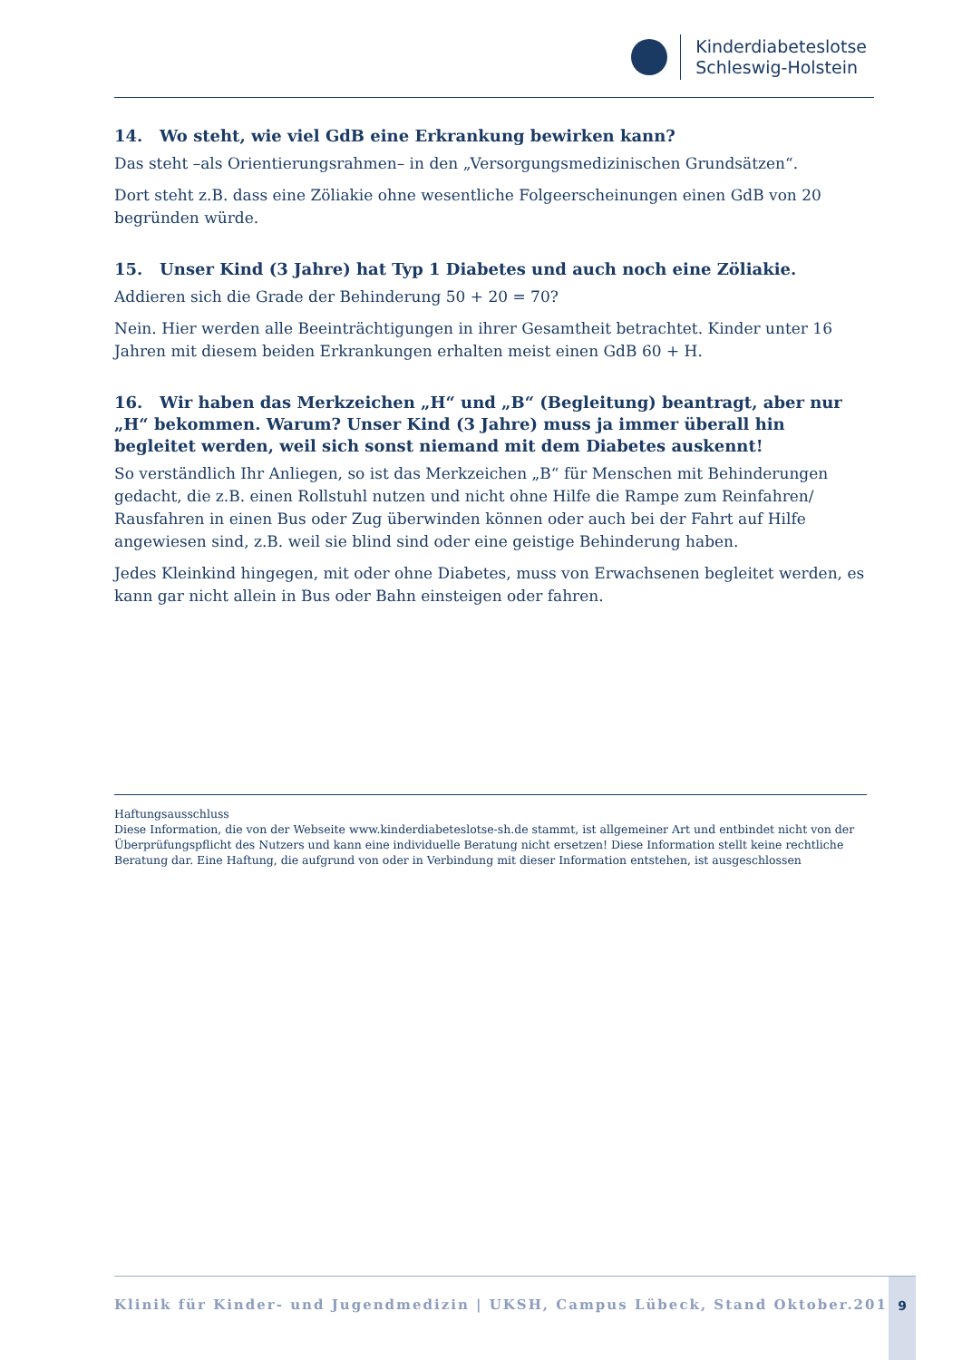Kinderdiabeteslotse
Schleswig-Holstein
14. Wo steht, wie viel GdB eine Erkrankung bewirken kann?
Das steht –als Orientierungsrahmen– in den „Versorgungsmedizinischen Grundsätzen“.
Dort steht z.B. dass eine Zöliakie ohne wesentliche Folgeerscheinungen einen GdB von 20 begründen würde.
15. Unser Kind (3 Jahre) hat Typ 1 Diabetes und auch noch eine Zöliakie.
Addieren sich die Grade der Behinderung 50 + 20 = 70?
Nein. Hier werden alle Beeinträchtigungen in ihrer Gesamtheit betrachtet. Kinder unter 16 Jahren mit diesem beiden Erkrankungen erhalten meist einen GdB 60 + H.
16. Wir haben das Merkzeichen „H“ und „B“ (Begleitung) beantragt, aber nur „H“ bekommen. Warum? Unser Kind (3 Jahre) muss ja immer überall hin begleitet werden, weil sich sonst niemand mit dem Diabetes auskennt!
So verständlich Ihr Anliegen, so ist das Merkzeichen „B“ für Menschen mit Behinderungen gedacht, die z.B. einen Rollstuhl nutzen und nicht ohne Hilfe die Rampe zum Reinfahren/ Rausfahren in einen Bus oder Zug überwinden können oder auch bei der Fahrt auf Hilfe angewiesen sind, z.B. weil sie blind sind oder eine geistige Behinderung haben.
Jedes Kleinkind hingegen, mit oder ohne Diabetes, muss von Erwachsenen begleitet werden, es kann gar nicht allein in Bus oder Bahn einsteigen oder fahren.
Haftungsausschluss
Diese Information, die von der Webseite www.kinderdiabeteslotse-sh.de stammt, ist allgemeiner Art und entbindet nicht von der Überprüfungspflicht des Nutzers und kann eine individuelle Beratung nicht ersetzen! Diese Information stellt keine rechtliche Beratung dar. Eine Haftung, die aufgrund von oder in Verbindung mit dieser Information entstehen, ist ausgeschlossen
Klinik für Kinder- und Jugendmedizin | UKSH, Campus Lübeck, Stand Oktober.2016
9